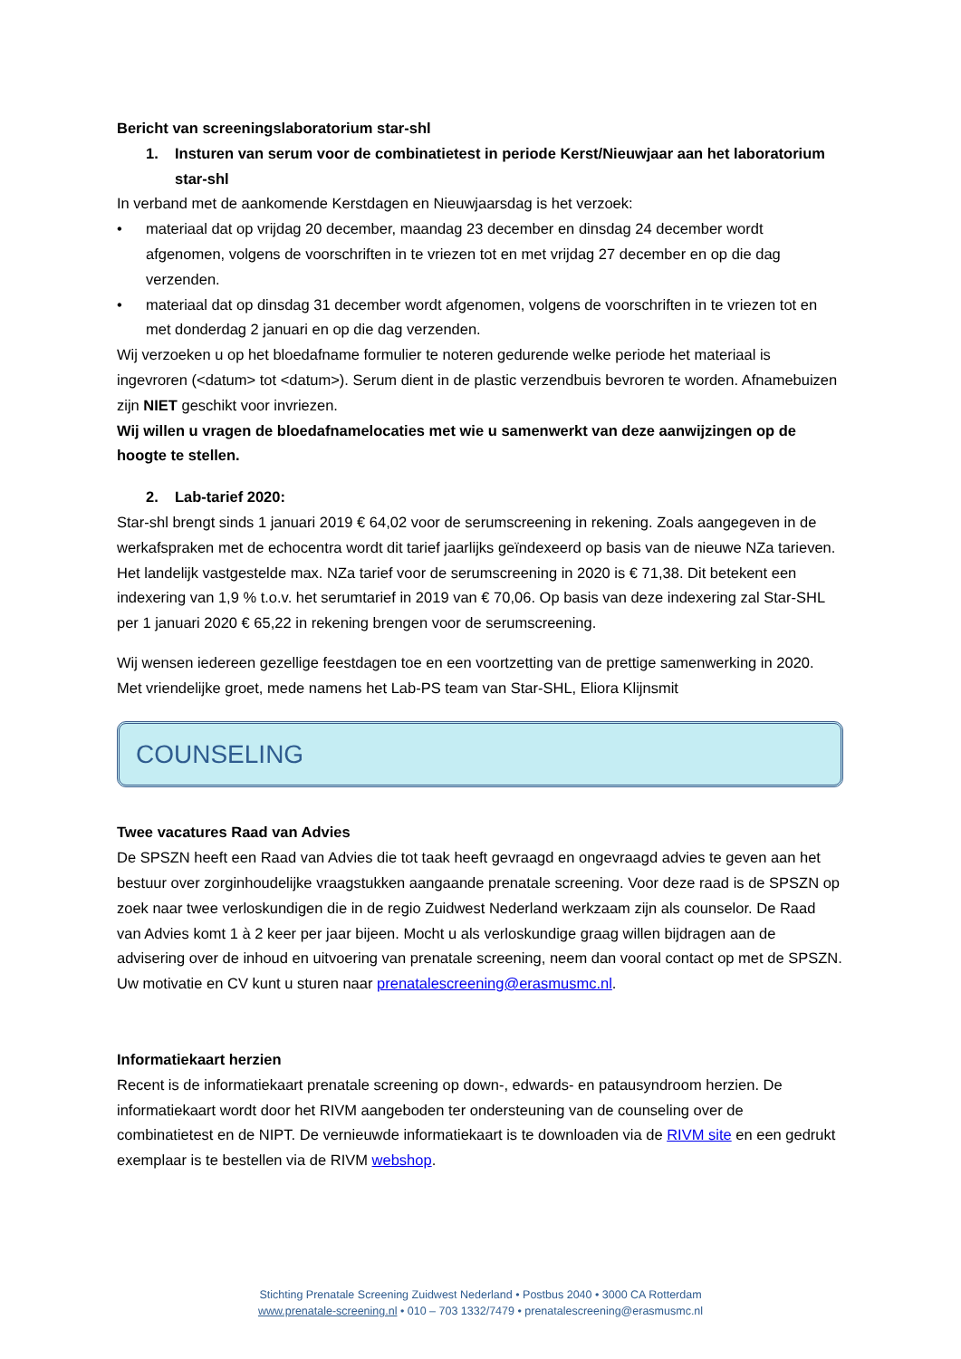Bericht van screeningslaboratorium star-shl
1. Insturen van serum voor de combinatietest in periode Kerst/Nieuwjaar aan het laboratorium star-shl
In verband met de aankomende Kerstdagen en Nieuwjaarsdag is het verzoek:
• materiaal dat op vrijdag 20 december, maandag 23 december en dinsdag 24 december wordt afgenomen, volgens de voorschriften in te vriezen tot en met vrijdag 27 december en op die dag verzenden.
• materiaal dat op dinsdag 31 december wordt afgenomen, volgens de voorschriften in te vriezen tot en met donderdag 2 januari en op die dag verzenden.
Wij verzoeken u op het bloedafname formulier te noteren gedurende welke periode het materiaal is ingevroren (<datum> tot <datum>). Serum dient in de plastic verzendbuis bevroren te worden. Afnamebuizen zijn NIET geschikt voor invriezen.
Wij willen u vragen de bloedafnamelocaties met wie u samenwerkt van deze aanwijzingen op de hoogte te stellen.
2. Lab-tarief 2020:
Star-shl brengt sinds 1 januari 2019 € 64,02 voor de serumscreening in rekening. Zoals aangegeven in de werkafspraken met de echocentra wordt dit tarief jaarlijks geïndexeerd op basis van de nieuwe NZa tarieven. Het landelijk vastgestelde max. NZa tarief voor de serumscreening in 2020 is € 71,38. Dit betekent een indexering van 1,9 % t.o.v. het serumtarief in 2019 van € 70,06. Op basis van deze indexering zal Star-SHL per 1 januari 2020 € 65,22 in rekening brengen voor de serumscreening.
Wij wensen iedereen gezellige feestdagen toe en een voortzetting van de prettige samenwerking in 2020.
Met vriendelijke groet, mede namens het Lab-PS team van Star-SHL, Eliora Klijnsmit
COUNSELING
Twee vacatures Raad van Advies
De SPSZN heeft een Raad van Advies die tot taak heeft gevraagd en ongevraagd advies te geven aan het bestuur over zorginhoudelijke vraagstukken aangaande prenatale screening. Voor deze raad is de SPSZN op zoek naar twee verloskundigen die in de regio Zuidwest Nederland werkzaam zijn als counselor. De Raad van Advies komt 1 à 2 keer per jaar bijeen. Mocht u als verloskundige graag willen bijdragen aan de advisering over de inhoud en uitvoering van prenatale screening, neem dan vooral contact op met de SPSZN. Uw motivatie en CV kunt u sturen naar prenatalescreening@erasmusmc.nl.
Informatiekaart herzien
Recent is de informatiekaart prenatale screening op down-, edwards- en patausyndroom herzien. De informatiekaart wordt door het RIVM aangeboden ter ondersteuning van de counseling over de combinatietest en de NIPT. De vernieuwde informatiekaart is te downloaden via de RIVM site en een gedrukt exemplaar is te bestellen via de RIVM webshop.
Stichting Prenatale Screening Zuidwest Nederland • Postbus 2040 • 3000 CA Rotterdam
www.prenatale-screening.nl • 010 – 703 1332/7479 • prenatalescreening@erasmusmc.nl